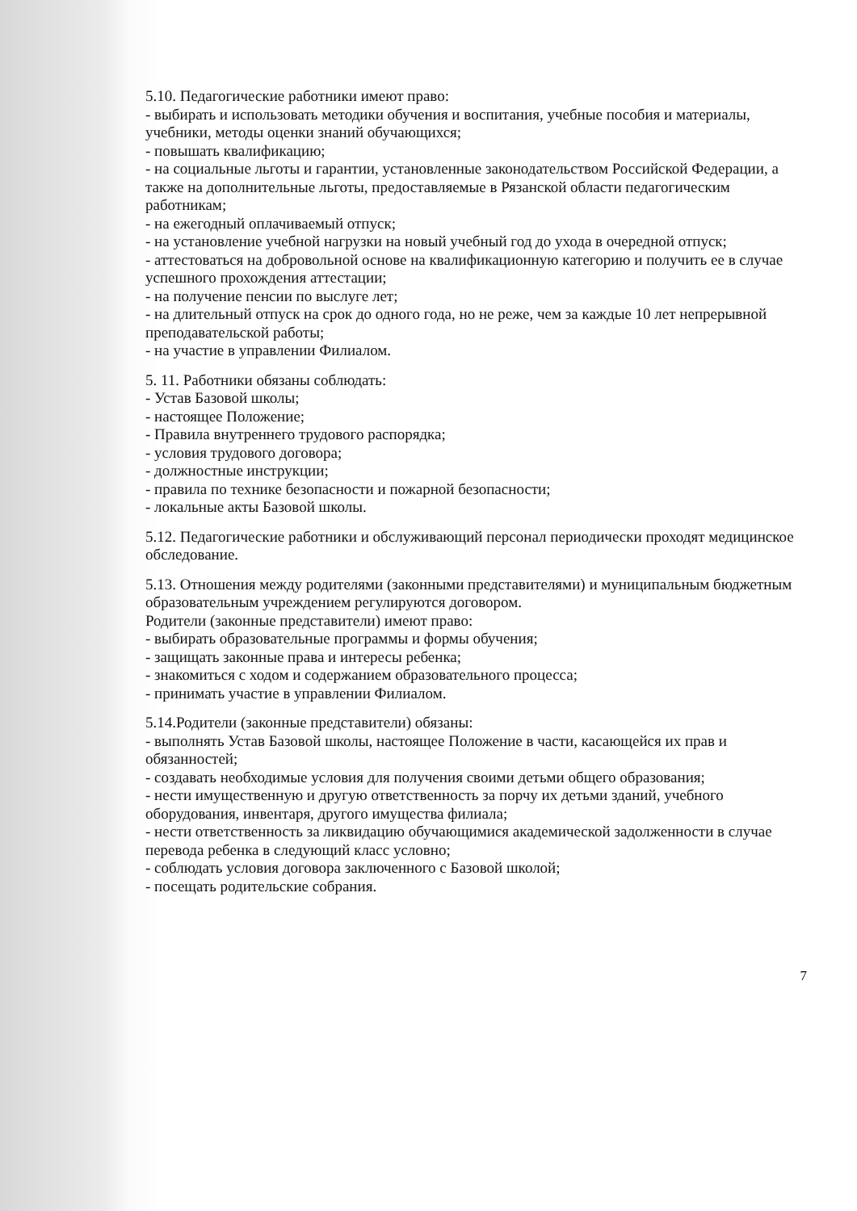5.10. Педагогические работники имеют право:
- выбирать и использовать методики обучения и воспитания, учебные пособия и материалы, учебники, методы оценки знаний обучающихся;
- повышать квалификацию;
- на социальные льготы и гарантии, установленные законодательством Российской Федерации, а также на дополнительные льготы, предоставляемые в Рязанской области педагогическим работникам;
- на ежегодный оплачиваемый отпуск;
- на установление учебной нагрузки на новый учебный год до ухода в очередной отпуск;
- аттестоваться на добровольной основе на квалификационную категорию и получить ее в случае успешного прохождения аттестации;
- на получение пенсии по выслуге лет;
- на длительный отпуск на срок до одного года, но не реже, чем за каждые 10 лет непрерывной преподавательской работы;
- на участие в управлении Филиалом.
5. 11. Работники обязаны соблюдать:
- Устав Базовой школы;
- настоящее Положение;
- Правила внутреннего трудового распорядка;
- условия трудового договора;
- должностные инструкции;
- правила по технике безопасности и пожарной безопасности;
- локальные акты Базовой школы.
5.12. Педагогические работники и обслуживающий персонал периодически проходят медицинское обследование.
5.13. Отношения между родителями (законными представителями) и муниципальным бюджетным образовательным учреждением регулируются договором.
Родители (законные представители) имеют право:
- выбирать образовательные программы и формы обучения;
- защищать законные права и интересы ребенка;
- знакомиться с ходом и содержанием образовательного процесса;
- принимать участие в управлении Филиалом.
5.14.Родители (законные представители) обязаны:
- выполнять Устав Базовой школы, настоящее Положение в части, касающейся их прав и обязанностей;
- создавать необходимые условия для получения своими детьми общего образования;
- нести имущественную и другую ответственность за порчу их детьми зданий, учебного оборудования, инвентаря, другого имущества филиала;
- нести ответственность за ликвидацию обучающимися академической задолженности в случае перевода ребенка в следующий класс условно;
- соблюдать условия договора заключенного с Базовой школой;
- посещать родительские собрания.
7